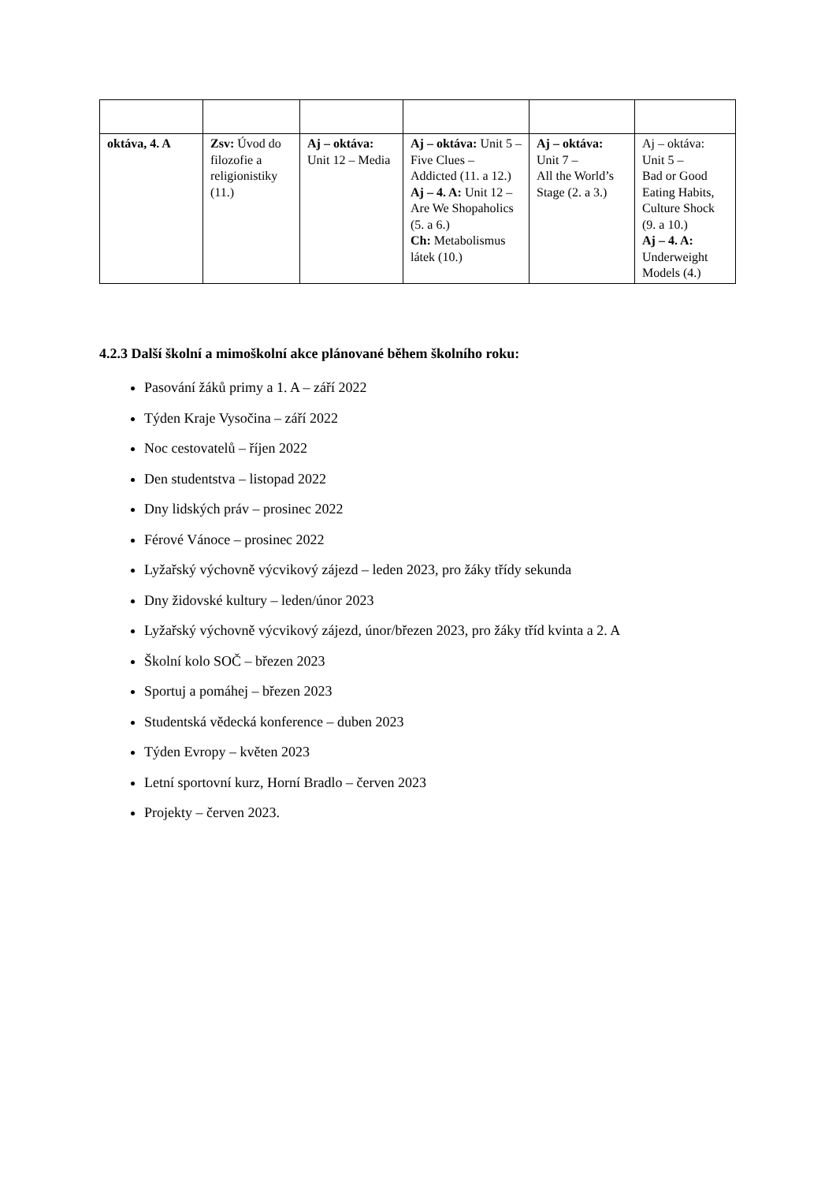| oktáva, 4. A | Zsv: Úvod do filozofie a religionistiky (11.) | Aj – oktáva: Unit 12 – Media | Aj – oktáva: Unit 5 – Five Clues – Addicted (11. a 12.) Aj – 4. A: Unit 12 – Are We Shopaholics (5. a 6.) Ch: Metabolismus látek (10.) | Aj – oktáva: Unit 7 – All the World’s Stage (2. a 3.) | Aj – oktáva: Unit 5 – Bad or Good Eating Habits, Culture Shock (9. a 10.) Aj – 4. A: Underweight Models (4.) |
4.2.3 Další školní a mimoškolní akce plánované během školního roku:
Pasování žáků primy a 1. A – září 2022
Týden Kraje Vysočina – září 2022
Noc cestovatelů – říjen 2022
Den studentstva – listopad 2022
Dny lidských práv – prosinec 2022
Férové Vánoce – prosinec 2022
Lyžařský výchovně výcvikový zájezd – leden 2023, pro žáky třídy sekunda
Dny židovské kultury – leden/únor 2023
Lyžařský výchovně výcvikový zájezd, únor/březen 2023, pro žáky tříd kvinta a 2. A
Školní kolo SOČ – březen 2023
Sportuj a pomáhej – březen 2023
Studentská vědecká konference – duben 2023
Týden Evropy – květen 2023
Letní sportovní kurz, Horní Bradlo – červen 2023
Projekty – červen 2023.